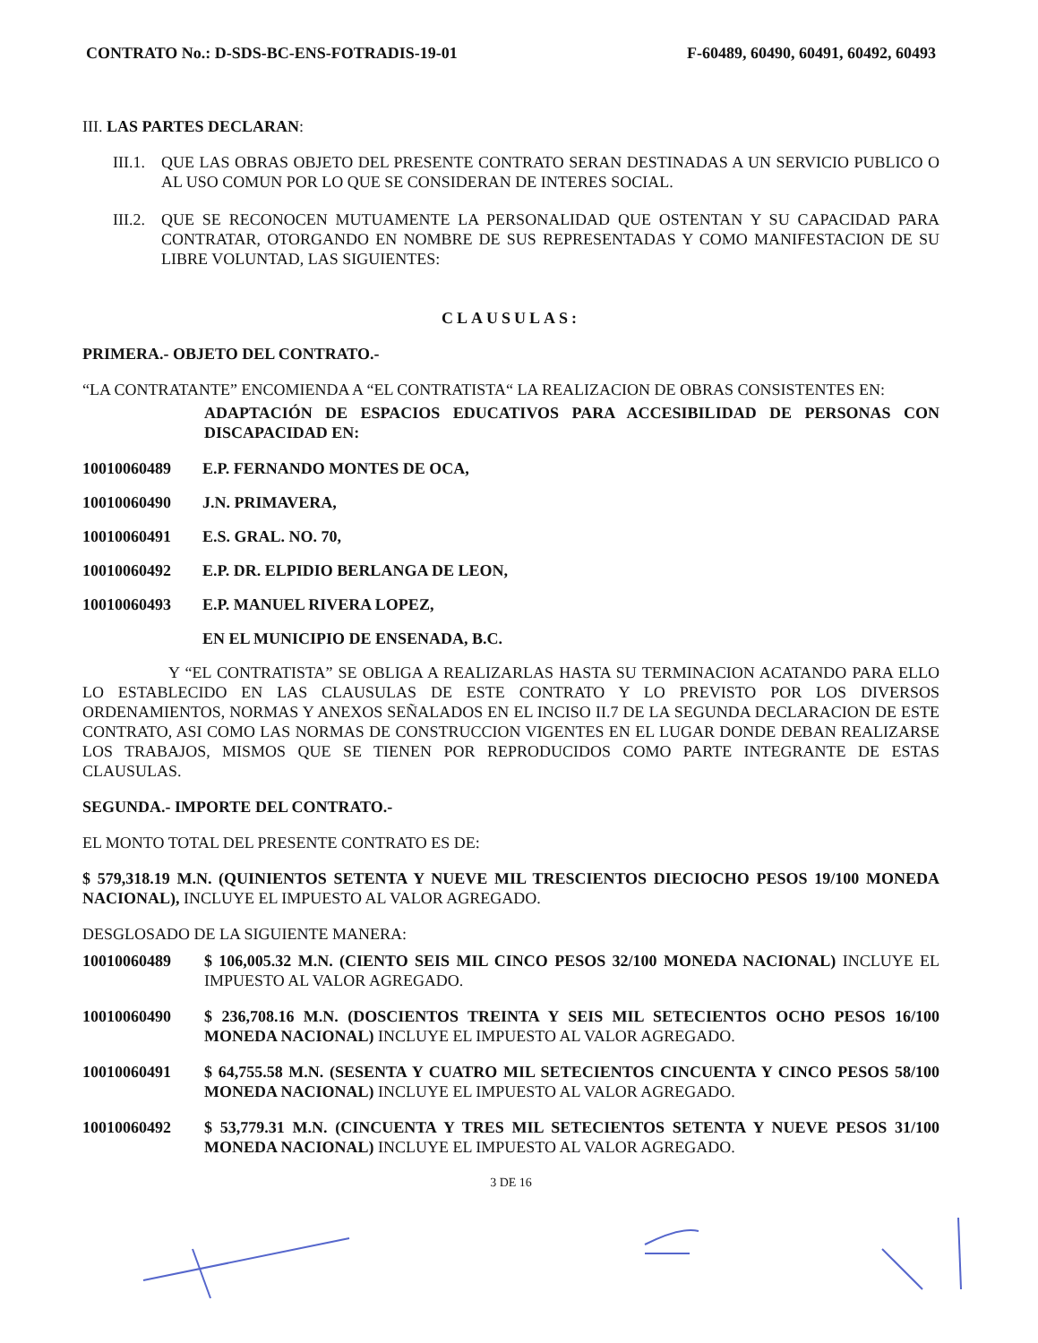CONTRATO No.: D-SDS-BC-ENS-FOTRADIS-19-01 F-60489, 60490, 60491, 60492, 60493
III. LAS PARTES DECLARAN:
III.1. QUE LAS OBRAS OBJETO DEL PRESENTE CONTRATO SERAN DESTINADAS A UN SERVICIO PUBLICO O AL USO COMUN POR LO QUE SE CONSIDERAN DE INTERES SOCIAL.
III.2. QUE SE RECONOCEN MUTUAMENTE LA PERSONALIDAD QUE OSTENTAN Y SU CAPACIDAD PARA CONTRATAR, OTORGANDO EN NOMBRE DE SUS REPRESENTADAS Y COMO MANIFESTACION DE SU LIBRE VOLUNTAD, LAS SIGUIENTES:
CLAUSULAS:
PRIMERA.- OBJETO DEL CONTRATO.-
“LA CONTRATANTE” ENCOMIENDA A “EL CONTRATISTA“ LA REALIZACION DE OBRAS CONSISTENTES EN:
ADAPTACIÓN DE ESPACIOS EDUCATIVOS PARA ACCESIBILIDAD DE PERSONAS CON DISCAPACIDAD EN:
10010060489 E.P. FERNANDO MONTES DE OCA,
10010060490 J.N. PRIMAVERA,
10010060491 E.S. GRAL. NO. 70,
10010060492 E.P. DR. ELPIDIO BERLANGA DE LEON,
10010060493 E.P. MANUEL RIVERA LOPEZ,
EN EL MUNICIPIO DE ENSENADA, B.C.
Y “EL CONTRATISTA” SE OBLIGA A REALIZARLAS HASTA SU TERMINACION ACATANDO PARA ELLO LO ESTABLECIDO EN LAS CLAUSULAS DE ESTE CONTRATO Y LO PREVISTO POR LOS DIVERSOS ORDENAMIENTOS, NORMAS Y ANEXOS SEÑALADOS EN EL INCISO II.7 DE LA SEGUNDA DECLARACION DE ESTE CONTRATO, ASI COMO LAS NORMAS DE CONSTRUCCION VIGENTES EN EL LUGAR DONDE DEBAN REALIZARSE LOS TRABAJOS, MISMOS QUE SE TIENEN POR REPRODUCIDOS COMO PARTE INTEGRANTE DE ESTAS CLAUSULAS.
SEGUNDA.- IMPORTE DEL CONTRATO.-
EL MONTO TOTAL DEL PRESENTE CONTRATO ES DE:
$ 579,318.19 M.N. (QUINIENTOS SETENTA Y NUEVE MIL TRESCIENTOS DIECIOCHO PESOS 19/100 MONEDA NACIONAL), INCLUYE EL IMPUESTO AL VALOR AGREGADO.
DESGLOSADO DE LA SIGUIENTE MANERA:
10010060489 $ 106,005.32 M.N. (CIENTO SEIS MIL CINCO PESOS 32/100 MONEDA NACIONAL) INCLUYE EL IMPUESTO AL VALOR AGREGADO.
10010060490 $ 236,708.16 M.N. (DOSCIENTOS TREINTA Y SEIS MIL SETECIENTOS OCHO PESOS 16/100 MONEDA NACIONAL) INCLUYE EL IMPUESTO AL VALOR AGREGADO.
10010060491 $ 64,755.58 M.N. (SESENTA Y CUATRO MIL SETECIENTOS CINCUENTA Y CINCO PESOS 58/100 MONEDA NACIONAL) INCLUYE EL IMPUESTO AL VALOR AGREGADO.
10010060492 $ 53,779.31 M.N. (CINCUENTA Y TRES MIL SETECIENTOS SETENTA Y NUEVE PESOS 31/100 MONEDA NACIONAL) INCLUYE EL IMPUESTO AL VALOR AGREGADO.
3 DE 16